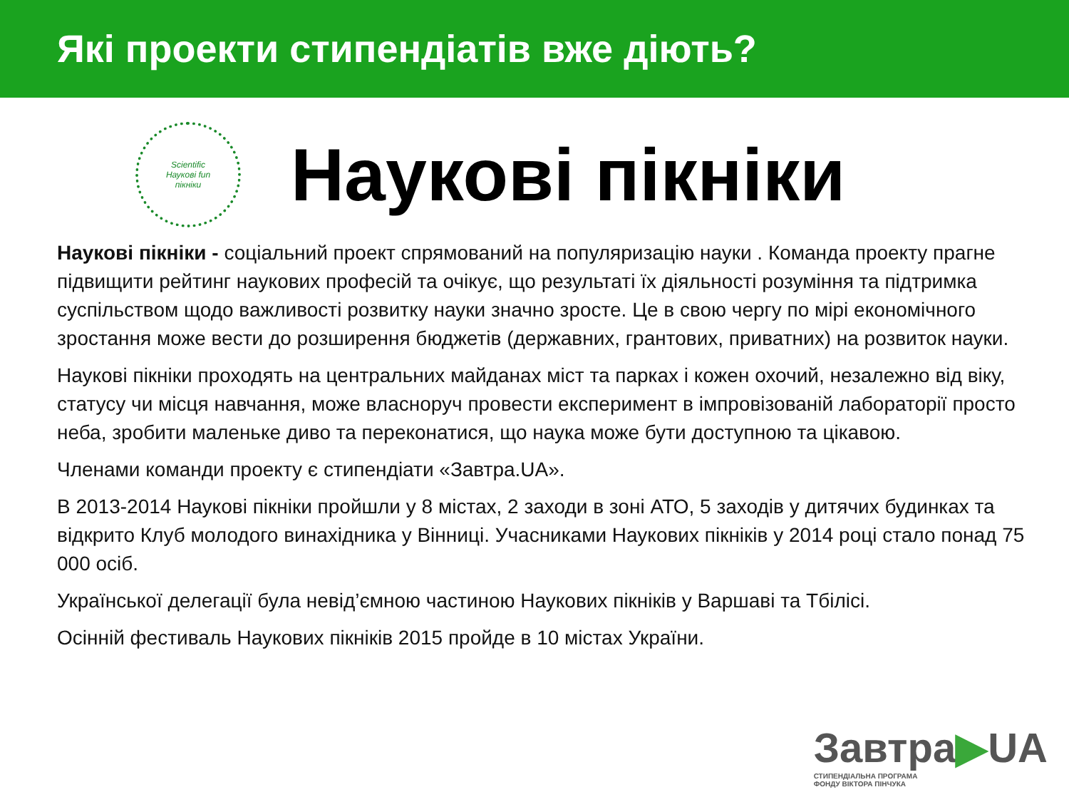Які проекти стипендіатів вже діють?
Scientific
Наукові fun
пікніки
Наукові пікніки
Наукові пікніки - соціальний проект спрямований на популяризацію науки . Команда проекту прагне підвищити рейтинг наукових професій та очікує, що результаті їх діяльності розуміння та підтримка суспільством щодо важливості розвитку науки значно зросте. Це в свою чергу по мірі економічного зростання може вести до розширення бюджетів (державних, грантових, приватних) на розвиток науки.
Наукові пікніки проходять на центральних майданах міст та парках і кожен охочий, незалежно від віку, статусу чи місця навчання, може власноруч провести експеримент в імпровізованій лабораторії просто неба, зробити маленьке диво та переконатися, що наука може бути доступною та цікавою.
Членами команди проекту є стипендіати «Завтра.UA».
В 2013-2014 Наукові пікніки пройшли у 8 містах, 2 заходи в зоні АТО, 5 заходів у дитячих будинках та відкрито Клуб молодого винахідника у Вінниці. Учасниками Наукових пікніків у 2014 році стало понад 75 000 осіб.
Української делегації була невід’ємною частиною Наукових пікніків у Варшаві та Тбілісі.
Осінній фестиваль Наукових пікніків 2015 пройде в 10 містах України.
Завтра▶UA
СТИПЕНДІАЛЬНА ПРОГРАМА
ФОНДУ ВІКТОРА ПІНЧУКА